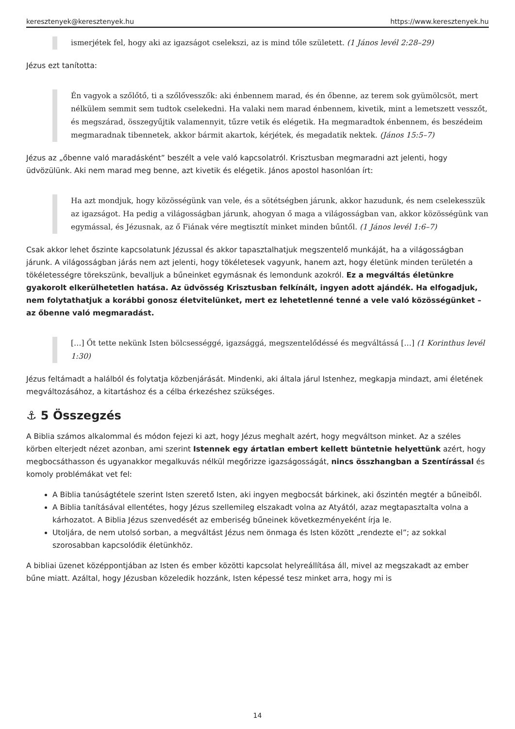keresztenyek@keresztenyek.hu https://www.keresztenyek.hu
ismerjétek fel, hogy aki az igazságot cselekszi, az is mind tőle született. (1 János levél 2:28–29)
Jézus ezt tanította:
Én vagyok a szőlőtő, ti a szőlővesszők: aki énbennem marad, és én őbenne, az terem sok gyümölcsöt, mert nélkülem semmit sem tudtok cselekedni. Ha valaki nem marad énbennem, kivetik, mint a lemetszett vesszőt, és megszárad, összegyűjtik valamennyit, tűzre vetik és elégetik. Ha megmaradtok énbennem, és beszédeim megmaradnak tibennetek, akkor bármit akartok, kérjétek, és megadatik nektek. (János 15:5–7)
Jézus az „őbenne való maradásként” beszélt a vele való kapcsolatról. Krisztusban megmaradni azt jelenti, hogy üdvözülünk. Aki nem marad meg benne, azt kivetik és elégetik. János apostol hasonlóan írt:
Ha azt mondjuk, hogy közösségünk van vele, és a sötétségben járunk, akkor hazudunk, és nem cselekesszük az igazságot. Ha pedig a világosságban járunk, ahogyan ő maga a világosságban van, akkor közösségünk van egymással, és Jézusnak, az ő Fiának vére megtisztít minket minden bűntől. (1 János levél 1:6–7)
Csak akkor lehet őszinte kapcsolatunk Jézussal és akkor tapasztalhatjuk megszentelő munkáját, ha a világosságban járunk. A világosságban járás nem azt jelenti, hogy tökéletesek vagyunk, hanem azt, hogy életünk minden területén a tökéletességre törekszünk, bevalljuk a bűneinket egymásnak és lemondunk azokról. Ez a megváltás életünkre gyakorolt elkerülhetetlen hatása. Az üdvösség Krisztusban felkínált, ingyen adott ajándék. Ha elfogadjuk, nem folytathatjuk a korábbi gonosz életvitelünket, mert ez lehetetlenné tenné a vele való közösségünket – az őbenne való megmaradást.
[…] Őt tette nekünk Isten bölcsességgé, igazsággá, megszentelődéssé és megváltássá […] (1 Korinthus levél 1:30)
Jézus feltámadt a halálból és folytatja közbenjárását. Mindenki, aki általa járul Istenhez, megkapja mindazt, ami életének megváltozásához, a kitartáshoz és a célba érkezéshez szükséges.
⚓ 5 Összegzés
A Biblia számos alkalommal és módon fejezi ki azt, hogy Jézus meghalt azért, hogy megváltson minket. Az a széles körben elterjedt nézet azonban, ami szerint Istennek egy ártatlan embert kellett büntetnie helyettünk azért, hogy megbocsáthasson és ugyanakkor megalkuvás nélkül megőrizze igazságosságát, nincs összhangban a Szentírással és komoly problémákat vet fel:
A Biblia tanúságtétele szerint Isten szerető Isten, aki ingyen megbocsát bárkinek, aki őszintén megtér a bűneiből.
A Biblia tanításával ellentétes, hogy Jézus szellemileg elszakadt volna az Atyától, azaz megtapasztalta volna a kárhozatot. A Biblia Jézus szenvedését az emberiség bűneinek következményeként írja le.
Utoljára, de nem utolsó sorban, a megváltást Jézus nem önmaga és Isten között „rendezte el”; az sokkal szorosabban kapcsolódik életünkhöz.
A bibliai üzenet középpontjában az Isten és ember közötti kapcsolat helyreállítása áll, mivel az megszakadt az ember bűne miatt. Azáltal, hogy Jézusban közeledik hozzánk, Isten képessé tesz minket arra, hogy mi is
14